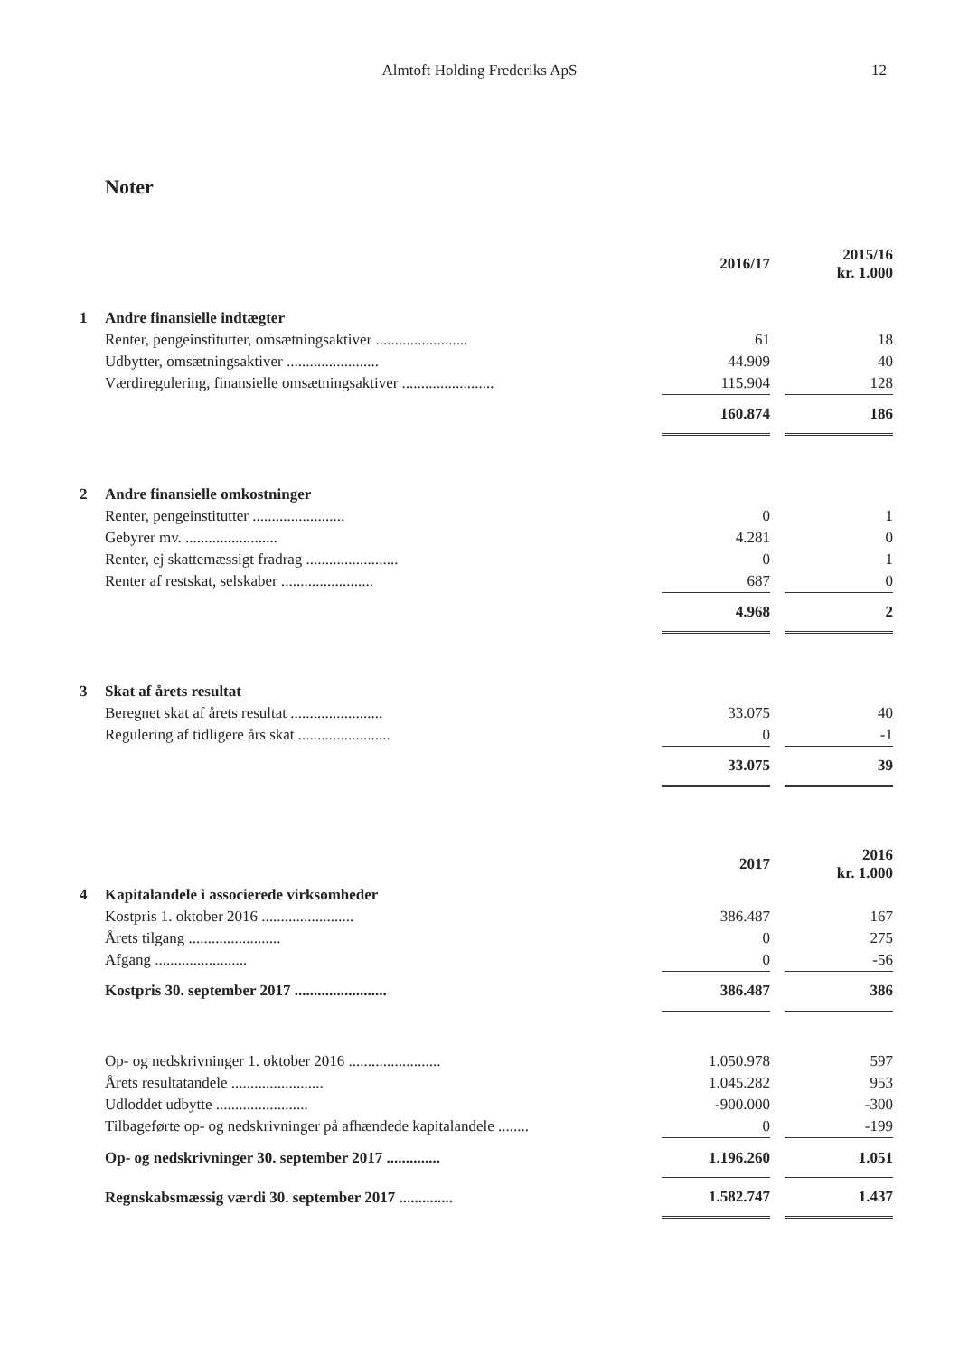Almtoft Holding Frederiks ApS
12
Noter
| | | 2016/17 | | 2015/16 kr. 1.000 |
| --- | --- | --- | --- | --- |
| 1 | Andre finansielle indtægter | | | |
| | Renter, pengeinstitutter, omsætningsaktiver ........................ | 61 | | 18 |
| | Udbytter, omsætningsaktiver ........................ | 44.909 | | 40 |
| | Værdiregulering, finansielle omsætningsaktiver ........................ | 115.904 | | 128 |
| | | 160.874 | | 186 |
| 2 | Andre finansielle omkostninger | | | |
| | Renter, pengeinstitutter ........................ | 0 | | 1 |
| | Gebyrer mv. ........................ | 4.281 | | 0 |
| | Renter, ej skattemæssigt fradrag ........................ | 0 | | 1 |
| | Renter af restskat, selskaber ........................ | 687 | | 0 |
| | | 4.968 | | 2 |
| 3 | Skat af årets resultat | | | |
| | Beregnet skat af årets resultat ........................ | 33.075 | | 40 |
| | Regulering af tidligere års skat ........................ | 0 | | -1 |
| | | 33.075 | | 39 |
| | | 2017 | | 2016 kr. 1.000 |
| 4 | Kapitalandele i associerede virksomheder | | | |
| | Kostpris 1. oktober 2016 ........................ | 386.487 | | 167 |
| | Årets tilgang ........................ | 0 | | 275 |
| | Afgang ........................ | 0 | | -56 |
| | Kostpris 30. september 2017 ........................ | 386.487 | | 386 |
| | Op- og nedskrivninger 1. oktober 2016 ........................ | 1.050.978 | | 597 |
| | Årets resultatandele ........................ | 1.045.282 | | 953 |
| | Udloddet udbytte ........................ | -900.000 | | -300 |
| | Tilbageførte op- og nedskrivninger på afhændede kapitalandele ........ | 0 | | -199 |
| | Op- og nedskrivninger 30. september 2017 .............. | 1.196.260 | | 1.051 |
| | Regnskabsmæssig værdi 30. september 2017 .............. | 1.582.747 | | 1.437 |